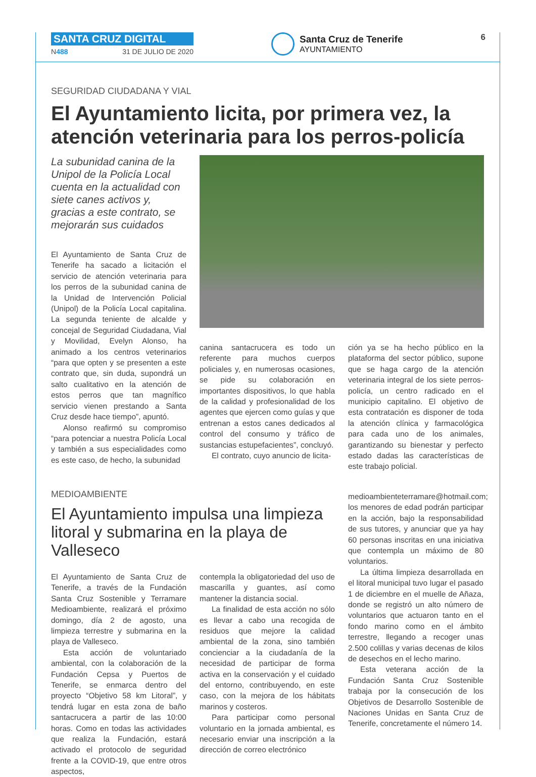SANTA CRUZ DIGITAL
N488 31 DE JULIO DE 2020
Santa Cruz de Tenerife
AYUNTAMIENTO
6
SEGURIDAD CIUDADANA Y VIAL
El Ayuntamiento licita, por primera vez, la atención veterinaria para los perros-policía
La subunidad canina de la Unipol de la Policía Local cuenta en la actualidad con siete canes activos y, gracias a este contrato, se mejorarán sus cuidados
El Ayuntamiento de Santa Cruz de Tenerife ha sacado a licitación el servicio de atención veterinaria para los perros de la subunidad canina de la Unidad de Intervención Policial (Unipol) de la Policía Local capitalina. La segunda teniente de alcalde y concejal de Seguridad Ciudadana, Vial y Movilidad, Evelyn Alonso, ha animado a los centros veterinarios “para que opten y se presenten a este contrato que, sin duda, supondrá un salto cualitativo en la atención de estos perros que tan magnífico servicio vienen prestando a Santa Cruz desde hace tiempo”, apuntó.
Alonso reafirmó su compromiso “para potenciar a nuestra Policía Local y también a sus especialidades como es este caso, de hecho, la subunidad
canina santacrucera es todo un referente para muchos cuerpos policiales y, en numerosas ocasiones, se pide su colaboración en importantes dispositivos, lo que habla de la calidad y profesionalidad de los agentes que ejercen como guías y que entrenan a estos canes dedicados al control del consumo y tráfico de sustancias estupefacientes”, concluyó.
El contrato, cuyo anuncio de licita-
ción ya se ha hecho público en la plataforma del sector público, supone que se haga cargo de la atención veterinaria integral de los siete perros-policía, un centro radicado en el municipio capitalino. El objetivo de esta contratación es disponer de toda la atención clínica y farmacológica para cada uno de los animales, garantizando su bienestar y perfecto estado dadas las características de este trabajo policial.
MEDIOAMBIENTE
El Ayuntamiento impulsa una limpieza litoral y submarina en la playa de Valleseco
El Ayuntamiento de Santa Cruz de Tenerife, a través de la Fundación Santa Cruz Sostenible y Terramare Medioambiente, realizará el próximo domingo, día 2 de agosto, una limpieza terrestre y submarina en la playa de Valleseco.
Esta acción de voluntariado ambiental, con la colaboración de la Fundación Cepsa y Puertos de Tenerife, se enmarca dentro del proyecto “Objetivo 58 km Litoral”, y tendrá lugar en esta zona de baño santacrucera a partir de las 10:00 horas. Como en todas las actividades que realiza la Fundación, estará activado el protocolo de seguridad frente a la COVID-19, que entre otros aspectos,
contempla la obligatoriedad del uso de mascarilla y guantes, así como mantener la distancia social.
La finalidad de esta acción no sólo es llevar a cabo una recogida de residuos que mejore la calidad ambiental de la zona, sino también concienciar a la ciudadanía de la necesidad de participar de forma activa en la conservación y el cuidado del entorno, contribuyendo, en este caso, con la mejora de los hábitats marinos y costeros.
Para participar como personal voluntario en la jornada ambiental, es necesario enviar una inscripción a la dirección de correo electrónico
medioambienteterramare@hotmail.com; los menores de edad podrán participar en la acción, bajo la responsabilidad de sus tutores, y anunciar que ya hay 60 personas inscritas en una iniciativa que contempla un máximo de 80 voluntarios.
La última limpieza desarrollada en el litoral municipal tuvo lugar el pasado 1 de diciembre en el muelle de Añaza, donde se registró un alto número de voluntarios que actuaron tanto en el fondo marino como en el ámbito terrestre, llegando a recoger unas 2.500 colillas y varias decenas de kilos de desechos en el lecho marino.
Esta veterana acción de la Fundación Santa Cruz Sostenible trabaja por la consecución de los Objetivos de Desarrollo Sostenible de Naciones Unidas en Santa Cruz de Tenerife, concretamente el número 14.